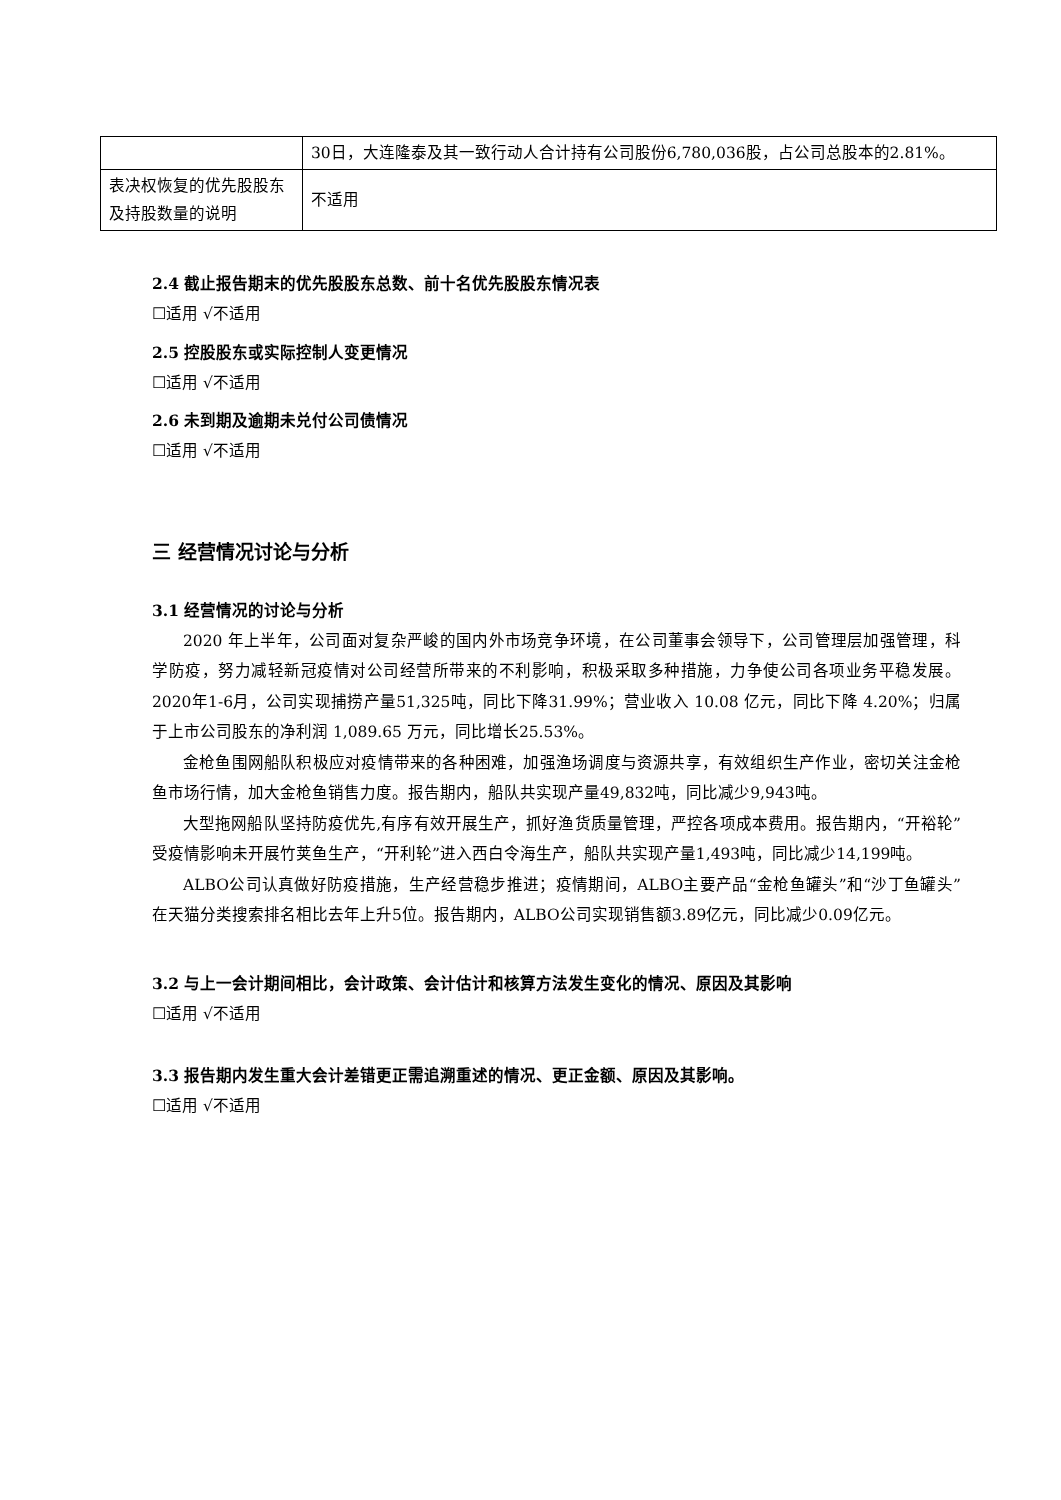| | 30日，大连隆泰及其一致行动人合计持有公司股份6,780,036股，占公司总股本的2.81%。 |
| 表决权恢复的优先股股东及持股数量的说明 | 不适用 |
2.4 截止报告期末的优先股股东总数、前十名优先股股东情况表
☐适用 √不适用
2.5 控股股东或实际控制人变更情况
☐适用 √不适用
2.6 未到期及逾期未兑付公司债情况
☐适用 √不适用
三 经营情况讨论与分析
3.1 经营情况的讨论与分析
2020 年上半年，公司面对复杂严峻的国内外市场竞争环境，在公司董事会领导下，公司管理层加强管理，科学防疫，努力减轻新冠疫情对公司经营所带来的不利影响，积极采取多种措施，力争使公司各项业务平稳发展。2020年1-6月，公司实现捕捞产量51,325吨，同比下降31.99%；营业收入 10.08 亿元，同比下降 4.20%；归属于上市公司股东的净利润 1,089.65 万元，同比增长25.53%。
金枪鱼围网船队积极应对疫情带来的各种困难，加强渔场调度与资源共享，有效组织生产作业，密切关注金枪鱼市场行情，加大金枪鱼销售力度。报告期内，船队共实现产量49,832吨，同比减少9,943吨。
大型拖网船队坚持防疫优先,有序有效开展生产，抓好渔货质量管理，严控各项成本费用。报告期内，“开裕轮”受疫情影响未开展竹荚鱼生产，“开利轮”进入西白令海生产，船队共实现产量1,493吨，同比减少14,199吨。
ALBO公司认真做好防疫措施，生产经营稳步推进；疫情期间，ALBO主要产品“金枪鱼罐头”和“沙丁鱼罐头”在天猫分类搜索排名相比去年上升5位。报告期内，ALBO公司实现销售额3.89亿元，同比减少0.09亿元。
3.2 与上一会计期间相比，会计政策、会计估计和核算方法发生变化的情况、原因及其影响
☐适用 √不适用
3.3 报告期内发生重大会计差错更正需追溯重述的情况、更正金额、原因及其影响。
☐适用 √不适用